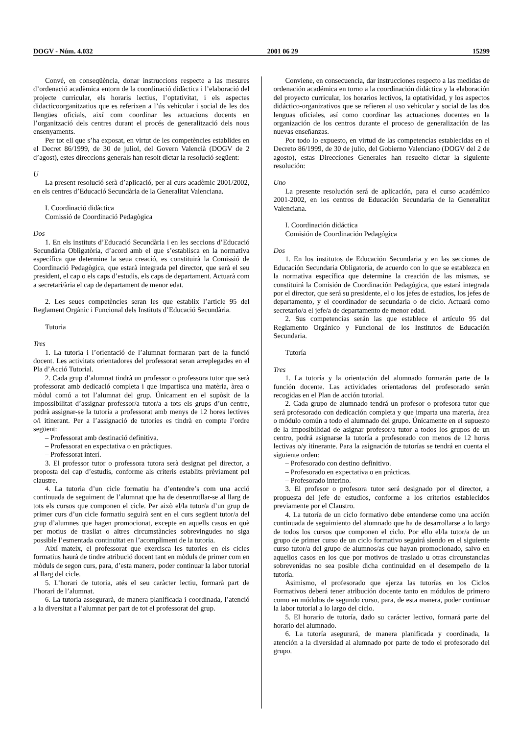DOGV - Núm. 4.032 2001 06 29 15299
Convé, en conseqüència, donar instruccions respecte a las mesures d’ordenació acadèmica entorn de la coordinació didàctica i l’elaboració del projecte curricular, els horaris lectius, l’optativitat, i els aspectes didacticoorganitzatius que es referixen a l’ús vehicular i social de les dos llengües oficials, així com coordinar les actuacions docents en l’organització dels centres durant el procés de generalització dels nous ensenyaments.
Per tot ell que s’ha exposat, en virtut de les competències establides en el Decret 86/1999, de 30 de juliol, del Govern Valencià (DOGV de 2 d’agost), estes direccions generals han resolt dictar la resolució següent:
U
La present resolució serà d’aplicació, per al curs acadèmic 2001/2002, en els centres d’Educació Secundària de la Generalitat Valenciana.
I. Coordinació didàctica
Comissió de Coordinació Pedagògica
Dos
1. En els instituts d’Educació Secundària i en les seccions d’Educació Secundària Obligatòria, d’acord amb el que s’establisca en la normativa específica que determine la seua creació, es constituirà la Comissió de Coordinació Pedagògica, que estarà integrada pel director, que serà el seu president, el cap o els caps d’estudis, els caps de departament. Actuarà com a secretari/ària el cap de departament de menor edat.
2. Les seues competències seran les que establix l’article 95 del Reglament Orgànic i Funcional dels Instituts d’Educació Secundària.
Tutoria
Tres
1. La tutoria i l’orientació de l’alumnat formaran part de la funció docent. Les activitats orientadores del professorat seran arreplegades en el Pla d’Acció Tutorial.
2. Cada grup d’alumnat tindrà un professor o professora tutor que serà professorat amb dedicació completa i que impartisca una matèria, àrea o mòdul comú a tot l’alumnat del grup. Únicament en el supòsit de la impossibilitat d’assignar professor/a tutor/a a tots els grups d’un centre, podrà assignar-se la tutoria a professorat amb menys de 12 hores lectives o/i itinerant. Per a l’assignació de tutories es tindrà en compte l’ordre següent:
– Professorat amb destinació definitiva.
– Professorat en expectativa o en pràctiques.
– Professorat interí.
3. El professor tutor o professora tutora serà designat pel director, a proposta del cap d’estudis, conforme als criteris establits prèviament pel claustre.
4. La tutoria d’un cicle formatiu ha d’entendre’s com una acció continuada de seguiment de l’alumnat que ha de desenrotllar-se al llarg de tots els cursos que componen el cicle. Per això el/la tutor/a d’un grup de primer curs d’un cicle formatiu seguirà sent en el curs següent tutor/a del grup d’alumnes que hagen promocionat, excepte en aquells casos en què per motius de trasllat o altres circumstàncies sobrevingudes no siga possible l’esmentada continuïtat en l’acompliment de la tutoria.
Així mateix, el professorat que exercisca les tutories en els cicles formatius haurà de tindre atribució docent tant en mòduls de primer com en mòduls de segon curs, para, d’esta manera, poder continuar la labor tutorial al llarg del cicle.
5. L’horari de tutoria, atés el seu caràcter lectiu, formarà part de l’horari de l’alumnat.
6. La tutoria assegurarà, de manera planificada i coordinada, l’atenció a la diversitat a l’alumnat per part de tot el professorat del grup.
Conviene, en consecuencia, dar instrucciones respecto a las medidas de ordenación académica en torno a la coordinación didáctica y la elaboración del proyecto curricular, los horarios lectivos, la optatividad, y los aspectos didáctico-organizativos que se refieren al uso vehicular y social de las dos lenguas oficiales, así como coordinar las actuaciones docentes en la organización de los centros durante el proceso de generalización de las nuevas enseñanzas.
Por todo lo expuesto, en virtud de las competencias establecidas en el Decreto 86/1999, de 30 de julio, del Gobierno Valenciano (DOGV del 2 de agosto), estas Direcciones Generales han resuelto dictar la siguiente resolución:
Uno
La presente resolución será de aplicación, para el curso académico 2001-2002, en los centros de Educación Secundaria de la Generalitat Valenciana.
I. Coordinación didáctica
Comisión de Coordinación Pedagógica
Dos
1. En los institutos de Educación Secundaria y en las secciones de Educación Secundaria Obligatoria, de acuerdo con lo que se establezca en la normativa específica que determine la creación de las mismas, se constituirá la Comisión de Coordinación Pedagógica, que estará integrada por el director, que será su presidente, el o los jefes de estudios, los jefes de departamento, y el coordinador de secundaria o de ciclo. Actuará como secretario/a el jefe/a de departamento de menor edad.
2. Sus competencias serán las que establece el artículo 95 del Reglamento Orgánico y Funcional de los Institutos de Educación Secundaria.
Tutoría
Tres
1. La tutoría y la orientación del alumnado formarán parte de la función docente. Las actividades orientadoras del profesorado serán recogidas en el Plan de acción tutorial.
2. Cada grupo de alumnado tendrá un profesor o profesora tutor que será profesorado con dedicación completa y que imparta una materia, área o módulo común a todo el alumnado del grupo. Únicamente en el supuesto de la imposibilidad de asignar profesor/a tutor a todos los grupos de un centro, podrá asignarse la tutoría a profesorado con menos de 12 horas lectivas o/y itinerante. Para la asignación de tutorías se tendrá en cuenta el siguiente orden:
– Profesorado con destino definitivo.
– Profesorado en expectativa o en prácticas.
– Profesorado interino.
3. El profesor o profesora tutor será designado por el director, a propuesta del jefe de estudios, conforme a los criterios establecidos previamente por el Claustro.
4. La tutoría de un ciclo formativo debe entenderse como una acción continuada de seguimiento del alumnado que ha de desarrollarse a lo largo de todos los cursos que componen el ciclo. Por ello el/la tutor/a de un grupo de primer curso de un ciclo formativo seguirá siendo en el siguiente curso tutor/a del grupo de alumnos/as que hayan promocionado, salvo en aquellos casos en los que por motivos de traslado u otras circunstancias sobrevenidas no sea posible dicha continuidad en el desempeño de la tutoría.
Asimismo, el profesorado que ejerza las tutorías en los Ciclos Formativos deberá tener atribución docente tanto en módulos de primero como en módulos de segundo curso, para, de esta manera, poder continuar la labor tutorial a lo largo del ciclo.
5. El horario de tutoría, dado su carácter lectivo, formará parte del horario del alumnado.
6. La tutoría asegurará, de manera planificada y coordinada, la atención a la diversidad al alumnado por parte de todo el profesorado del grupo.